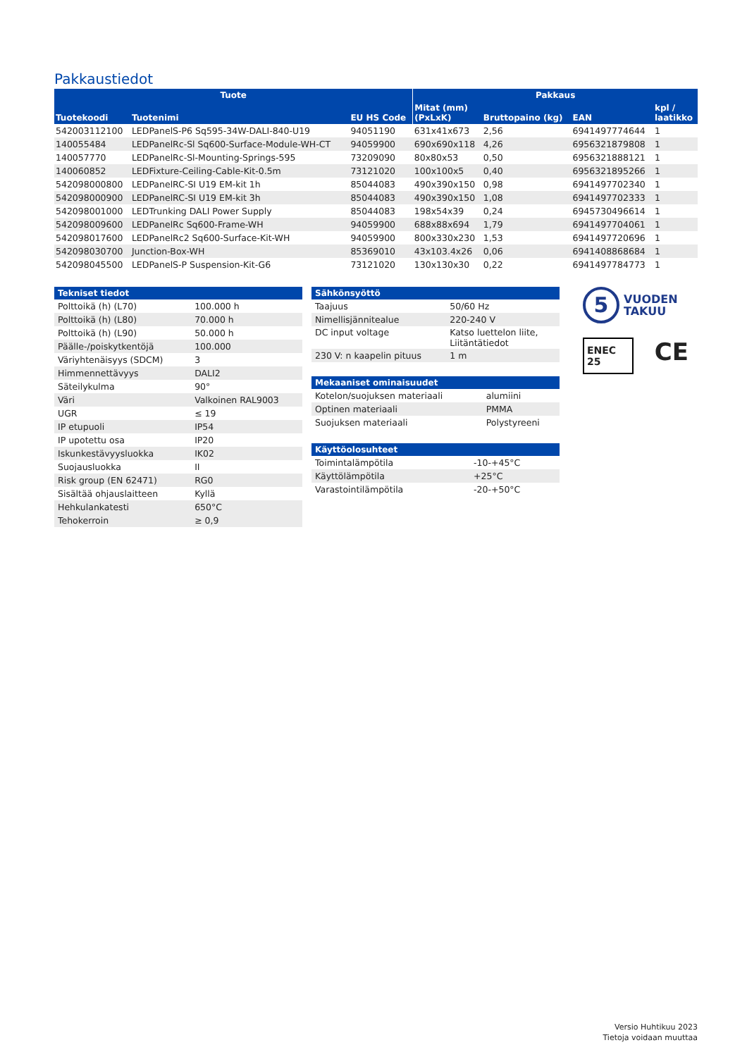Pakkaustiedot
| Tuote | | | Pakkaus | | | |
| --- | --- | --- | --- | --- | --- | --- |
| Tuotekoodi | Tuotenimi | EU HS Code | Mitat (mm) (PxLxK) | Bruttopaino (kg) | EAN | kpl / laatikko |
| 542003112100 | LEDPanelS-P6 Sq595-34W-DALI-840-U19 | 94051190 | 631x41x673 | 2,56 | 6941497774644 | 1 |
| 140055484 | LEDPanelRc-Sl Sq600-Surface-Module-WH-CT | 94059900 | 690x690x118 | 4,26 | 6956321879808 | 1 |
| 140057770 | LEDPanelRc-Sl-Mounting-Springs-595 | 73209090 | 80x80x53 | 0,50 | 6956321888121 | 1 |
| 140060852 | LEDFixture-Ceiling-Cable-Kit-0.5m | 73121020 | 100x100x5 | 0,40 | 6956321895266 | 1 |
| 542098000800 | LEDPanelRC-SI U19 EM-kit 1h | 85044083 | 490x390x150 | 0,98 | 6941497702340 | 1 |
| 542098000900 | LEDPanelRC-SI U19 EM-kit 3h | 85044083 | 490x390x150 | 1,08 | 6941497702333 | 1 |
| 542098001000 | LEDTrunking DALI Power Supply | 85044083 | 198x54x39 | 0,24 | 6945730496614 | 1 |
| 542098009600 | LEDPanelRc Sq600-Frame-WH | 94059900 | 688x88x694 | 1,79 | 6941497704061 | 1 |
| 542098017600 | LEDPanelRc2 Sq600-Surface-Kit-WH | 94059900 | 800x330x230 | 1,53 | 6941497720696 | 1 |
| 542098030700 | Junction-Box-WH | 85369010 | 43x103.4x26 | 0,06 | 6941408868684 | 1 |
| 542098045500 | LEDPanelS-P Suspension-Kit-G6 | 73121020 | 130x130x30 | 0,22 | 6941497784773 | 1 |
| Tekniset tiedot | |
| --- | --- |
| Polttoikä (h) (L70) | 100.000 h |
| Polttoikä (h) (L80) | 70.000 h |
| Polttoikä (h) (L90) | 50.000 h |
| Päälle-/poiskytkentöjä | 100.000 |
| Väriyhtenäisyys (SDCM) | 3 |
| Himmennettävyys | DALI2 |
| Säteilykulma | 90° |
| Väri | Valkoinen RAL9003 |
| UGR | ≤ 19 |
| IP etupuoli | IP54 |
| IP upotettu osa | IP20 |
| Iskunkestävyysluokka | IK02 |
| Suojausluokka | II |
| Risk group (EN 62471) | RG0 |
| Sisältää ohjauslaitteen | Kyllä |
| Hehkulankatesti | 650°C |
| Tehokerroin | ≥ 0,9 |
| Sähkönsyöttö | |
| --- | --- |
| Taajuus | 50/60 Hz |
| Nimellisjännitealue | 220-240 V |
| DC input voltage | Katso luettelon liite, Liitäntätiedot |
| 230 V: n kaapelin pituus | 1 m |
| Mekaaniset ominaisuudet | |
| --- | --- |
| Kotelon/suojuksen materiaali | alumiini |
| Optinen materiaali | PMMA |
| Suojuksen materiaali | Polystyreeni |
| Käyttöolosuhteet | |
| --- | --- |
| Toimintalämpötila | -10-+45°C |
| Käyttölämpötila | +25°C |
| Varastointilämpötila | -20-+50°C |
5
VUODEN
TAKUU
ENEC 25 CE
Versio Huhtikuu 2023
Tietoja voidaan muuttaa